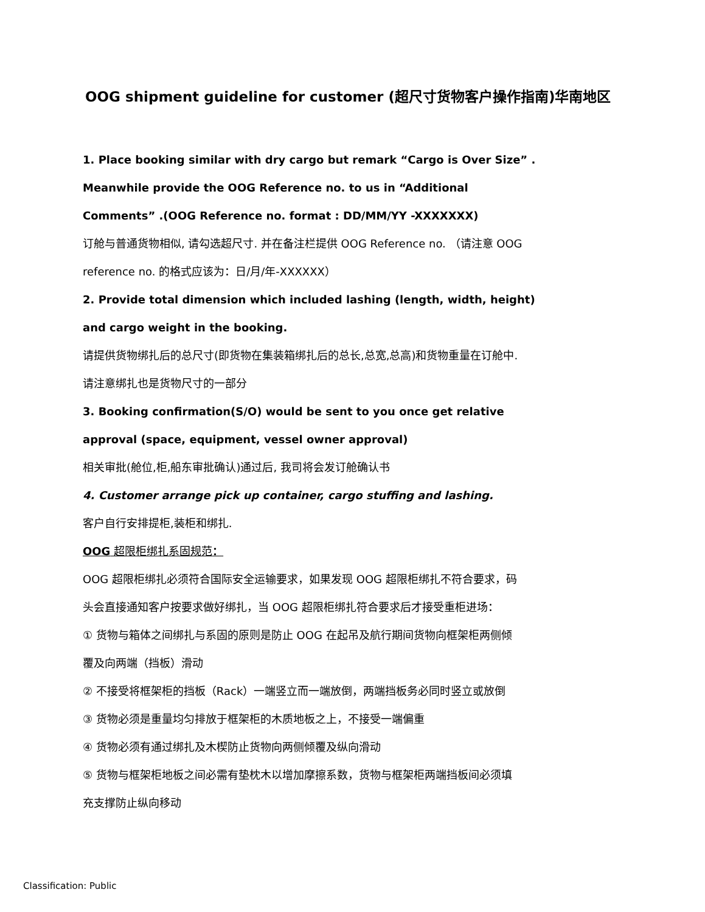OOG shipment guideline for customer (超尺寸货物客户操作指南)华南地区
1. Place booking similar with dry cargo but remark “Cargo is Over Size” .
Meanwhile provide the OOG Reference no. to us in “Additional
Comments” .(OOG Reference no. format : DD/MM/YY -XXXXXXX)
订舱与普通货物相似, 请勾选超尺寸. 并在备注栏提供 OOG Reference no. （请注意 OOG
reference no. 的格式应该为：日/月/年-XXXXXX）
2. Provide total dimension which included lashing (length, width, height)
and cargo weight in the booking.
请提供货物绑扎后的总尺寸(即货物在集装箱绑扎后的总长,总宽,总高)和货物重量在订舱中.
请注意绑扎也是货物尺寸的一部分
3. Booking confirmation(S/O) would be sent to you once get relative
approval (space, equipment, vessel owner approval)
相关审批(舱位,柜,船东审批确认)通过后, 我司将会发订舱确认书
4. Customer arrange pick up container, cargo stuffing and lashing.
客户自行安排提柜,装柜和绑扎.
OOG 超限柜绑扎系固规范：
OOG 超限柜绑扎必须符合国际安全运输要求，如果发现 OOG 超限柜绑扎不符合要求，码
头会直接通知客户按要求做好绑扎，当 OOG 超限柜绑扎符合要求后才接受重柜进场：
① 货物与箱体之间绑扎与系固的原则是防止 OOG 在起吊及航行期间货物向框架柜两侧倾
覆及向两端（挡板）滑动
② 不接受将框架柜的挡板（Rack）一端竖立而一端放倒，两端挡板务必同时竖立或放倒
③ 货物必须是重量均匀排放于框架柜的木质地板之上，不接受一端偏重
④ 货物必须有通过绑扎及木楔防止货物向两侧倾覆及纵向滑动
⑤ 货物与框架柜地板之间必需有垫枕木以增加摩擦系数，货物与框架柜两端挡板间必须填
充支撑防止纵向移动
Classification: Public